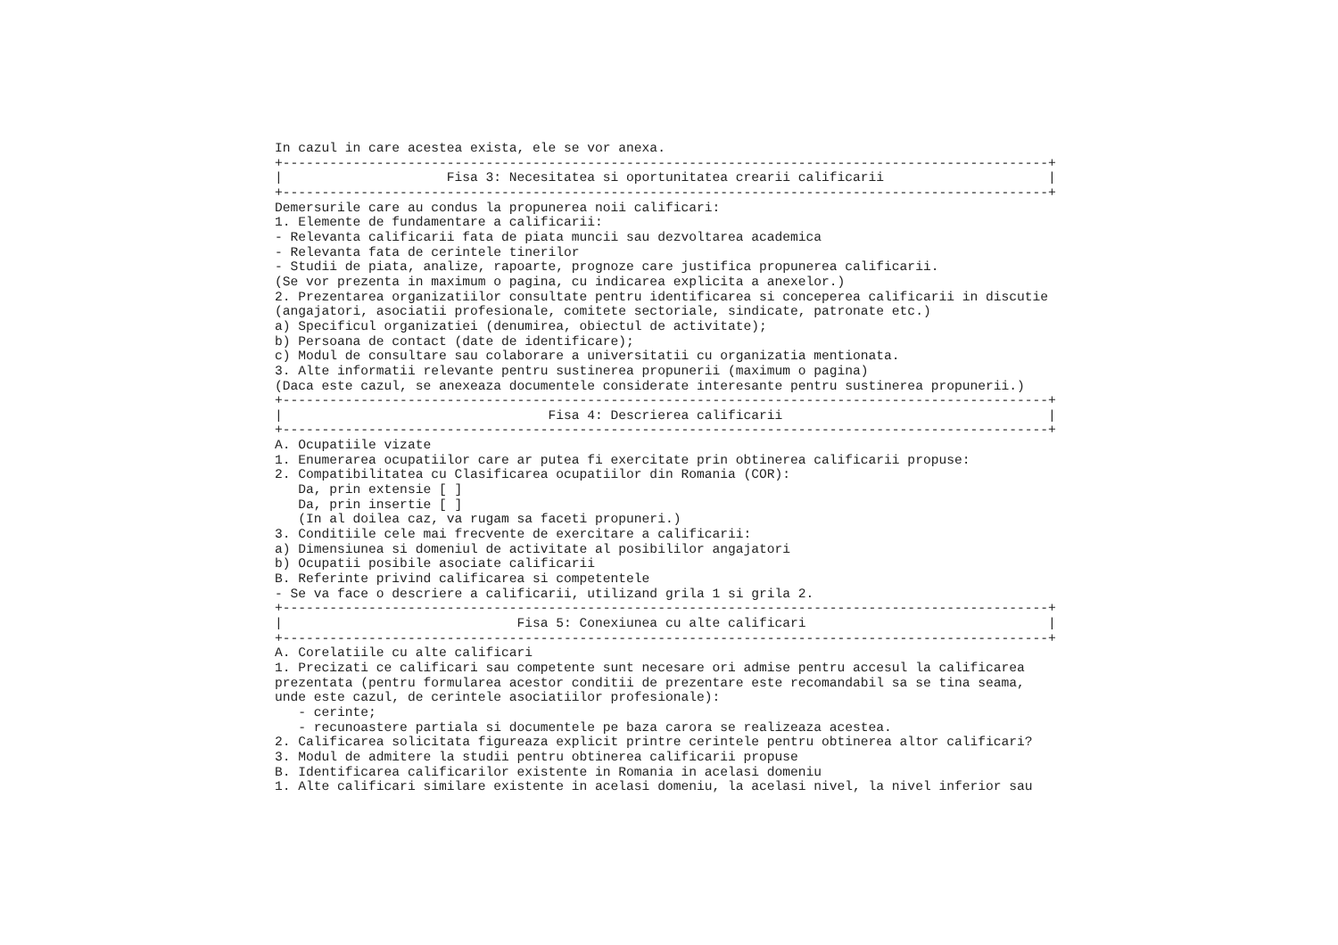In cazul in care acestea exista, ele se vor anexa.
+--------------------------------------------------------------------------------------------------+
|                     Fisa 3: Necesitatea si oportunitatea crearii calificarii                     |
+--------------------------------------------------------------------------------------------------+
Demersurile care au condus la propunerea noii calificari:
1. Elemente de fundamentare a calificarii:
- Relevanta calificarii fata de piata muncii sau dezvoltarea academica
- Relevanta fata de cerintele tinerilor
- Studii de piata, analize, rapoarte, prognoze care justifica propunerea calificarii.
(Se vor prezenta in maximum o pagina, cu indicarea explicita a anexelor.)
2. Prezentarea organizatiilor consultate pentru identificarea si conceperea calificarii in discutie
(angajatori, asociatii profesionale, comitete sectoriale, sindicate, patronate etc.)
a) Specificul organizatiei (denumirea, obiectul de activitate);
b) Persoana de contact (date de identificare);
c) Modul de consultare sau colaborare a universitatii cu organizatia mentionata.
3. Alte informatii relevante pentru sustinerea propunerii (maximum o pagina)
(Daca este cazul, se anexeaza documentele considerate interesante pentru sustinerea propunerii.)
+--------------------------------------------------------------------------------------------------+
|                                  Fisa 4: Descrierea calificarii                                  |
+--------------------------------------------------------------------------------------------------+
A. Ocupatiile vizate
1. Enumerarea ocupatiilor care ar putea fi exercitate prin obtinerea calificarii propuse:
2. Compatibilitatea cu Clasificarea ocupatiilor din Romania (COR):
   Da, prin extensie [ ]
   Da, prin insertie [ ]
   (In al doilea caz, va rugam sa faceti propuneri.)
3. Conditiile cele mai frecvente de exercitare a calificarii:
a) Dimensiunea si domeniul de activitate al posibililor angajatori
b) Ocupatii posibile asociate calificarii
B. Referinte privind calificarea si competentele
- Se va face o descriere a calificarii, utilizand grila 1 si grila 2.
+--------------------------------------------------------------------------------------------------+
|                              Fisa 5: Conexiunea cu alte calificari                               |
+--------------------------------------------------------------------------------------------------+
A. Corelatiile cu alte calificari
1. Precizati ce calificari sau competente sunt necesare ori admise pentru accesul la calificarea
prezentata (pentru formularea acestor conditii de prezentare este recomandabil sa se tina seama,
unde este cazul, de cerintele asociatiilor profesionale):
   - cerinte;
   - recunoastere partiala si documentele pe baza carora se realizeaza acestea.
2. Calificarea solicitata figureaza explicit printre cerintele pentru obtinerea altor calificari?
3. Modul de admitere la studii pentru obtinerea calificarii propuse
B. Identificarea calificarilor existente in Romania in acelasi domeniu
1. Alte calificari similare existente in acelasi domeniu, la acelasi nivel, la nivel inferior sau